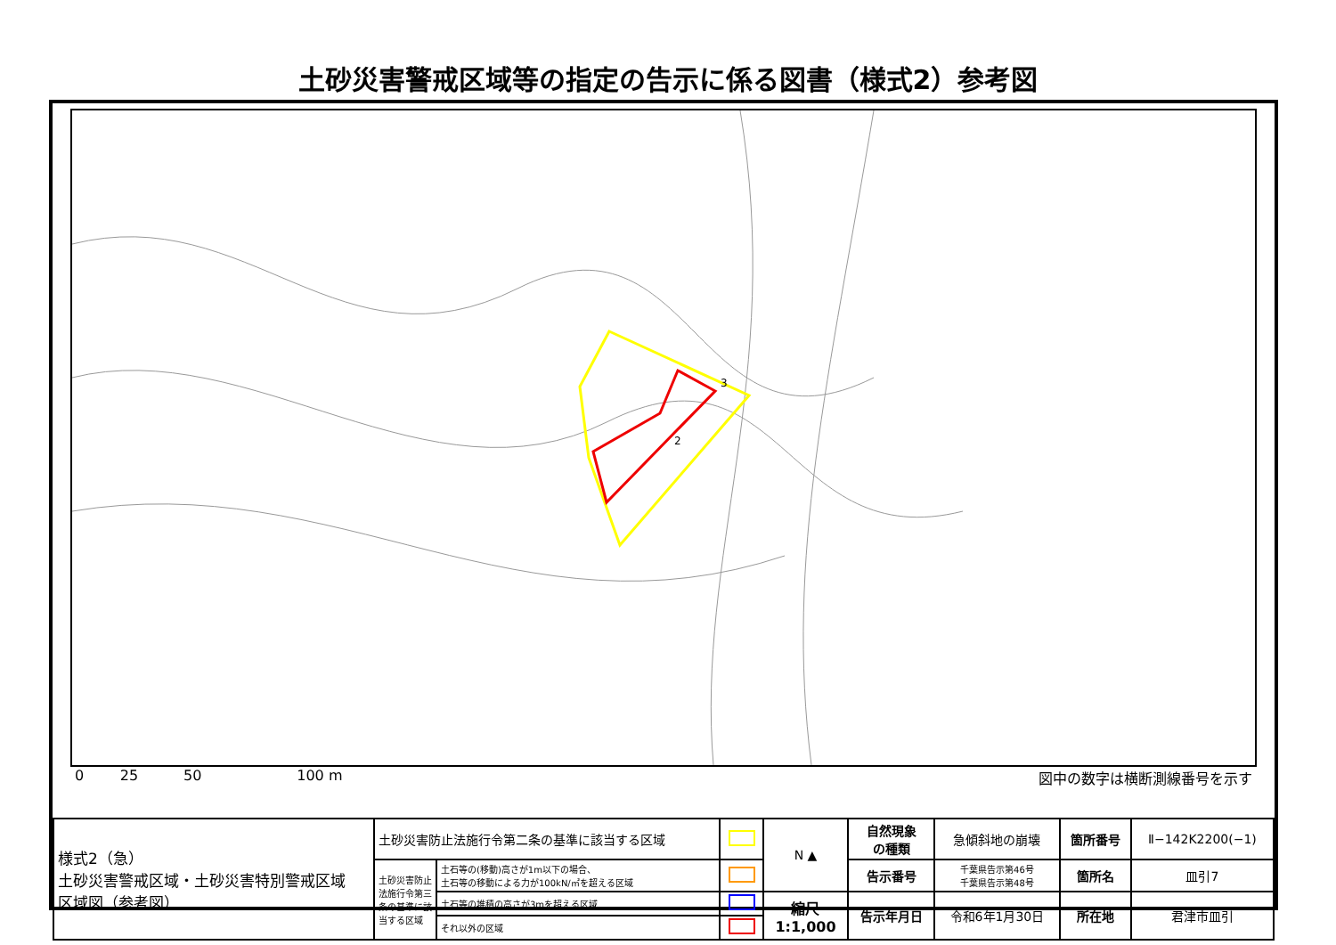土砂災害警戒区域等の指定の告示に係る図書（様式2）参考図
3
2
0 25 50 100 m 図中の数字は横断測線番号を示す
| 様式2（急） 土砂災害警戒区域・土砂災害特別警戒区域 区域図（参考図） | 土砂災害防止法施行令第二条の基準に該当する区域 | | | N ▲ | 自然現象 の種類 | 急傾斜地の崩壊 | 箇所番号 | Ⅱ−142K2200(−1) |
| | 土砂災害防止法施行令第三条の基準に該当する区域 | 土石等の(移動)高さが1m以下の場合、 土石等の移動による力が100kN/㎡を超える区域 | | | 告示番号 | 千葉県告示第46号 千葉県告示第48号 | 箇所名 | 皿引7 |
| | | 土石等の堆積の高さが3mを超える区域 | | 縮尺 1:1,000 | 告示年月日 | 令和6年1月30日 | 所在地 | 君津市皿引 |
| | | それ以外の区域 | | | | | | |